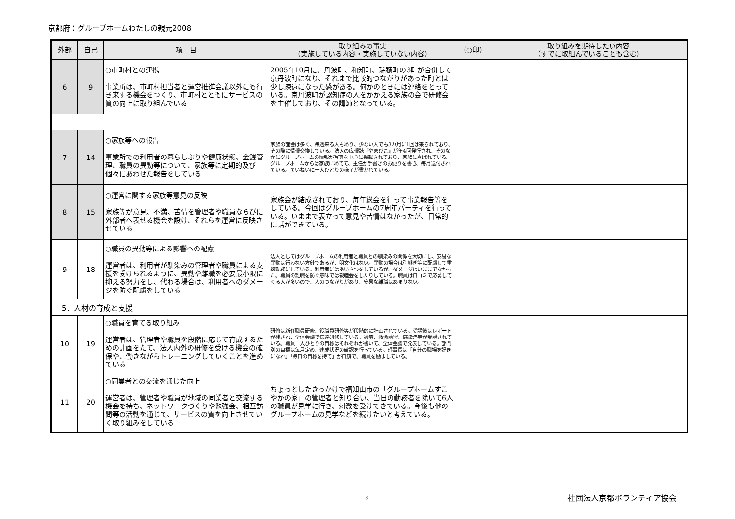京都府：グループホームわたしの親元2008
| 外部 | 自己 | 項 目 | 取り組みの事実 （実施している内容・実施していない内容） | （○印） | 取り組みを期待したい内容 （すでに取組んでいることも含む） |
| --- | --- | --- | --- | --- | --- |
| 6 | 9 | ○市町村との連携 事業所は、市町村担当者と運営推進会議以外にも行き来する機会をつくり、市町村とともにサービスの質の向上に取り組んでいる | 2005年10月に、丹波町、和知町、瑞穂町の3町が合併して京丹波町になり、それまで比較的つながりがあった町とは少し疎遠になった感がある。何かのときには連絡をとっている。京丹波町が認知症の人をかかえる家族の会で研修会を主催しており、その講師となっている。 | | |
| 7 | 14 | ○家族等への報告 事業所での利用者の暮らしぶりや健康状態、金銭管理、職員の異動等について、家族等に定期的及び個々にあわせた報告をしている | 家族の面会は多く、毎週来る人もあり、少ない人でも3カ月に1回は来られており、その際に情報交換している。法人の広報誌『やまびこ』が年4回発行され、そのなかにグループホームの情報が写真を中心に掲載されており、家族に喜ばれている。グループホームからは家族にあてて、主任が手書きのお便りを書き、毎月送付されている。ていねいに一人ひとりの様子が書かれている。 | | |
| 8 | 15 | ○運営に関する家族等意見の反映 家族等が意見、不満、苦情を管理者や職員ならびに外部者へ表せる機会を設け、それらを運営に反映させている | 家族会が結成されており、毎年総会を行って事業報告等をしている。今回はグループホームの7周年パーティを行っている。いままで表立って意見や苦情はなかったが、日常的に話ができている。 | | |
| 9 | 18 | ○職員の異動等による影響への配慮 運営者は、利用者が馴染みの管理者や職員による支援を受けられるように、異動や離職を必要最小限に抑える努力をし、代わる場合は、利用者へのダメージを防ぐ配慮をしている | 法人としてはグループホームの利用者と職員との馴染みの関係を大切にし、安易な異動は行わない方針であるが、明文化はない。異動の場合は引継ぎ等に配慮して重複勤務にしている。利用者にはあいさつをしているが、ダメージはいままでなかった。職員の離職を防ぐ意味では親睦会をしたりしている。職員は口コミで応募してくる人が多いので、人のつながりがあり、安易な離職はあまりない。 | | |
| 5．人材の育成と支援 | | | | | |
| 10 | 19 | ○職員を育てる取り組み 運営者は、管理者や職員を段階に応じて育成するための計画をたて、法人内外の研修を受ける機会の確保や、働きながらトレーニングしていくことを進めている | 研修は新任職員研修、役職員研修等が段階的に計画されている。受講後はレポートが残され、全体会議で伝達研修している。褥瘡、救命講習、感染症等が受講されている。職員一人ひとりの目標はそれぞれが書いて、全体会議で発表している。部門別の目標は毎月定め、達成状況の確認を行っている。理事長は「自分の職場を好きになれ」「毎日の目標を持て」が口癖で、職員を励ましている。 | | |
| 11 | 20 | ○同業者との交流を通じた向上 運営者は、管理者や職員が地域の同業者と交流する機会を持ち、ネットワークづくりや勉強会、相互訪問等の活動を通じて、サービスの質を向上させていく取り組みをしている | ちょっとしたきっかけで福知山市の「グループホームすこやかの家」の管理者と知り合い、当日の勤務者を除いて6人の職員が見学に行き、刺激を受けてきている。今後も他のグループホームの見学などを続けたいと考えている。 | | |
3 社団法人京都ボランティア協会